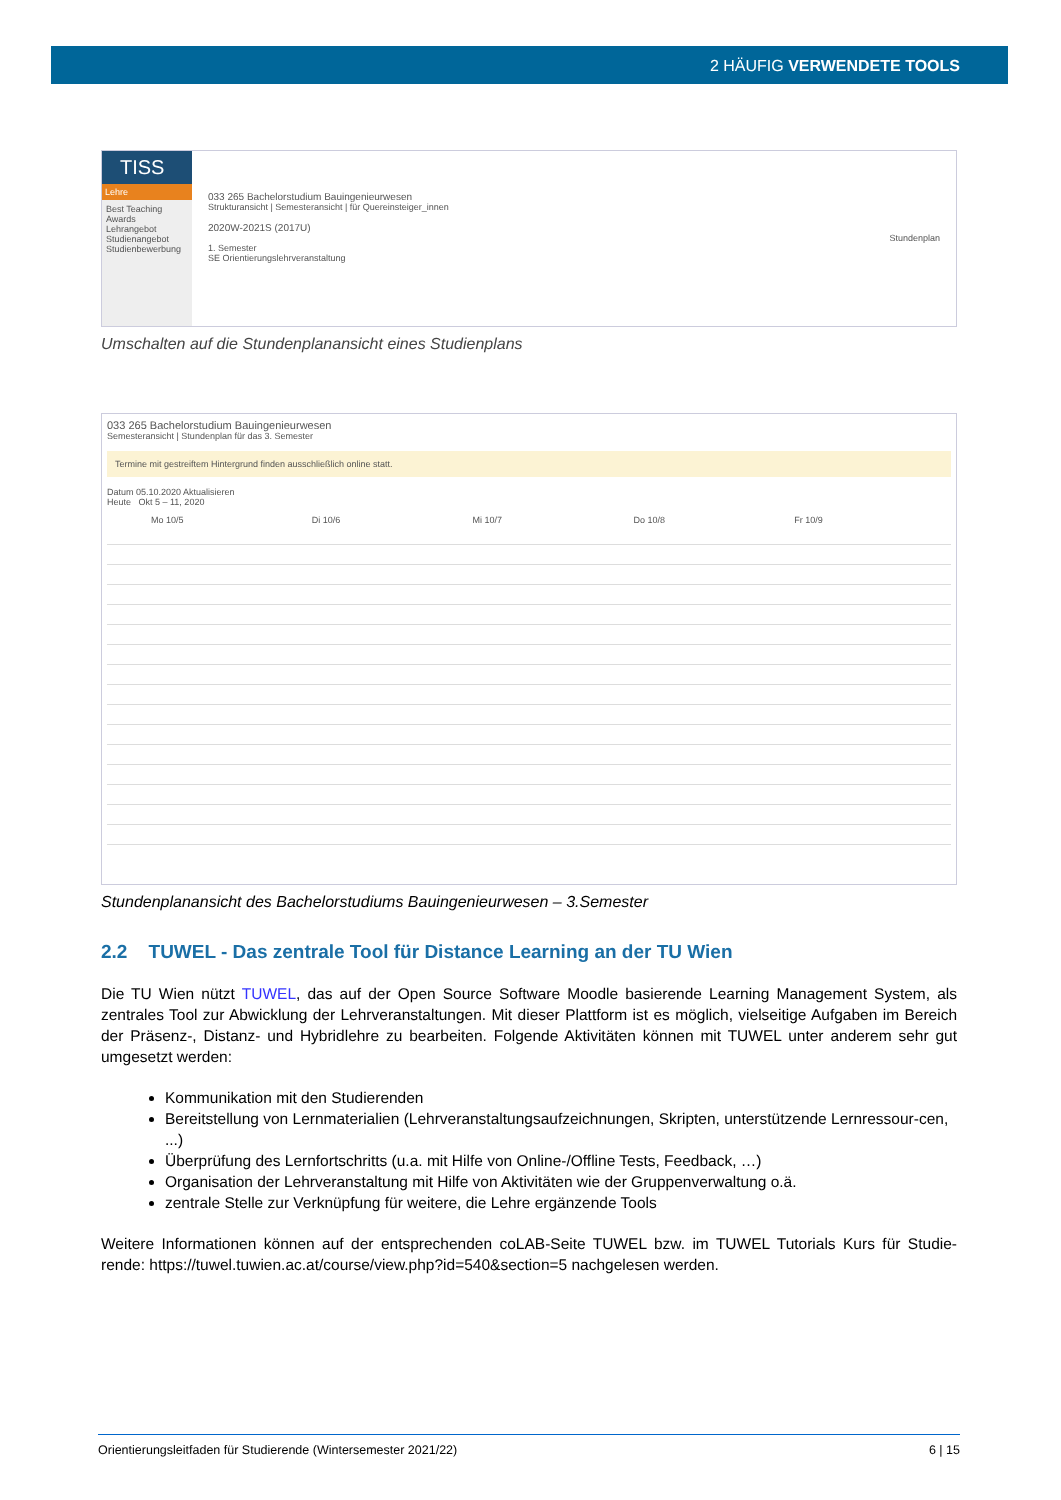2 HÄUFIG VERWENDETE TOOLS
TISS
Lehre
Best Teaching Awards
Lehrangebot
Studienangebot
Studienbewerbung
033 265 Bachelorstudium Bauingenieurwesen
Strukturansicht | Semesteransicht | für Quereinsteiger_innen
2020W-2021S (2017U)
Stundenplan
1. Semester
SE Orientierungslehrveranstaltung
Umschalten auf die Stundenplanansicht eines Studienplans
033 265 Bachelorstudium Bauingenieurwesen
Semesteransicht | Stundenplan für das 3. Semester
Termine mit gestreiftem Hintergrund finden ausschließlich online statt.
Datum 05.10.2020 Aktualisieren
Heute Okt 5 – 11, 2020
Mo 10/5 Di 10/6 Mi 10/7 Do 10/8 Fr 10/9
Stundenplanansicht des Bachelorstudiums Bauingenieurwesen – 3.Semester
2.2 TUWEL - Das zentrale Tool für Distance Learning an der TU Wien
Die TU Wien nützt TUWEL, das auf der Open Source Software Moodle basierende Learning Management System, als zentrales Tool zur Abwicklung der Lehrveranstaltungen. Mit dieser Plattform ist es möglich, vielseitige Aufgaben im Bereich der Präsenz-, Distanz- und Hybridlehre zu bearbeiten. Folgende Aktivitäten können mit TUWEL unter anderem sehr gut umgesetzt werden:
Kommunikation mit den Studierenden
Bereitstellung von Lernmaterialien (Lehrveranstaltungsaufzeichnungen, Skripten, unterstützende Lernressour-cen, ...)
Überprüfung des Lernfortschritts (u.a. mit Hilfe von Online-/Offline Tests, Feedback, …)
Organisation der Lehrveranstaltung mit Hilfe von Aktivitäten wie der Gruppenverwaltung o.ä.
zentrale Stelle zur Verknüpfung für weitere, die Lehre ergänzende Tools
Weitere Informationen können auf der entsprechenden coLAB-Seite TUWEL bzw. im TUWEL Tutorials Kurs für Studie-rende: https://tuwel.tuwien.ac.at/course/view.php?id=540&section=5 nachgelesen werden.
Orientierungsleitfaden für Studierende (Wintersemester 2021/22) 6 | 15